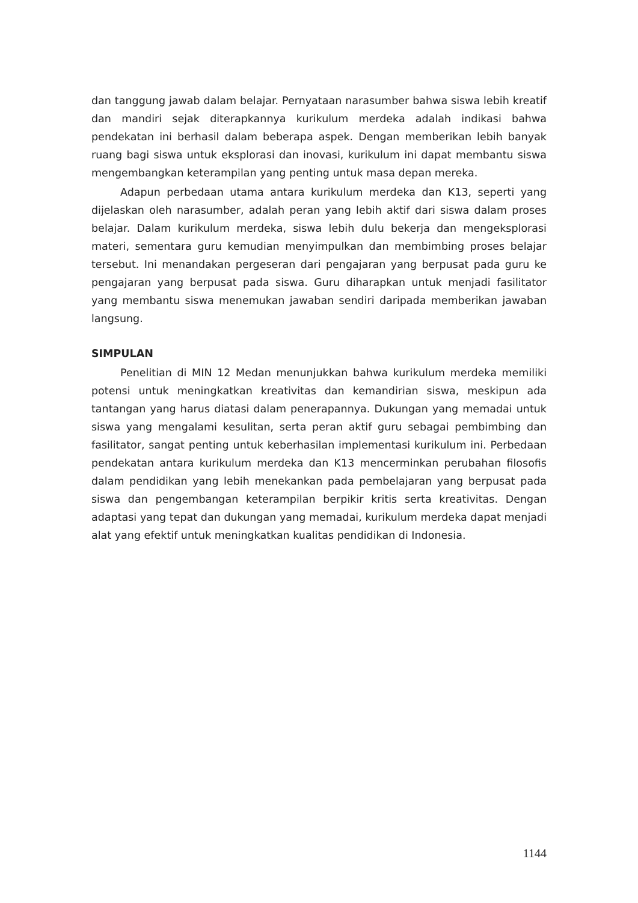dan tanggung jawab dalam belajar. Pernyataan narasumber bahwa siswa lebih kreatif dan mandiri sejak diterapkannya kurikulum merdeka adalah indikasi bahwa pendekatan ini berhasil dalam beberapa aspek. Dengan memberikan lebih banyak ruang bagi siswa untuk eksplorasi dan inovasi, kurikulum ini dapat membantu siswa mengembangkan keterampilan yang penting untuk masa depan mereka.
Adapun perbedaan utama antara kurikulum merdeka dan K13, seperti yang dijelaskan oleh narasumber, adalah peran yang lebih aktif dari siswa dalam proses belajar. Dalam kurikulum merdeka, siswa lebih dulu bekerja dan mengeksplorasi materi, sementara guru kemudian menyimpulkan dan membimbing proses belajar tersebut. Ini menandakan pergeseran dari pengajaran yang berpusat pada guru ke pengajaran yang berpusat pada siswa. Guru diharapkan untuk menjadi fasilitator yang membantu siswa menemukan jawaban sendiri daripada memberikan jawaban langsung.
SIMPULAN
Penelitian di MIN 12 Medan menunjukkan bahwa kurikulum merdeka memiliki potensi untuk meningkatkan kreativitas dan kemandirian siswa, meskipun ada tantangan yang harus diatasi dalam penerapannya. Dukungan yang memadai untuk siswa yang mengalami kesulitan, serta peran aktif guru sebagai pembimbing dan fasilitator, sangat penting untuk keberhasilan implementasi kurikulum ini. Perbedaan pendekatan antara kurikulum merdeka dan K13 mencerminkan perubahan filosofis dalam pendidikan yang lebih menekankan pada pembelajaran yang berpusat pada siswa dan pengembangan keterampilan berpikir kritis serta kreativitas. Dengan adaptasi yang tepat dan dukungan yang memadai, kurikulum merdeka dapat menjadi alat yang efektif untuk meningkatkan kualitas pendidikan di Indonesia.
1144